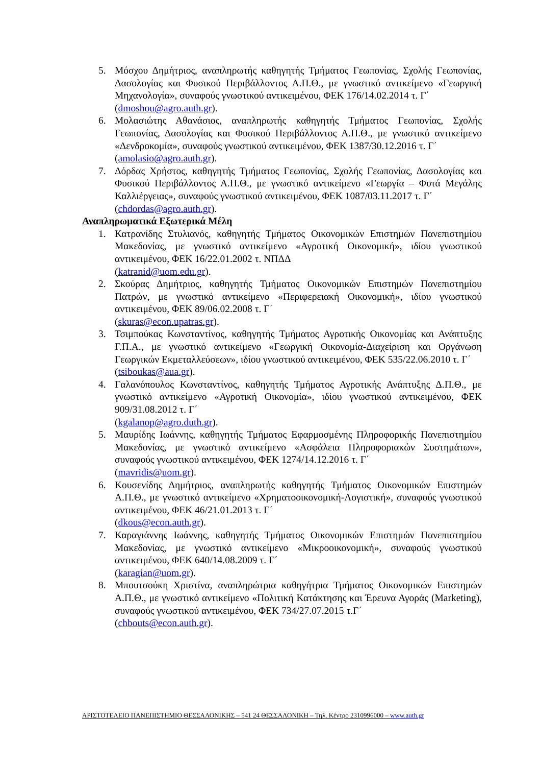5. Μόσχου Δημήτριος, αναπληρωτής καθηγητής Τμήματος Γεωπονίας, Σχολής Γεωπονίας, Δασολογίας και Φυσικού Περιβάλλοντος Α.Π.Θ., με γνωστικό αντικείμενο «Γεωργική Μηχανολογία», συναφούς γνωστικού αντικειμένου, ΦΕΚ 176/14.02.2014 τ. Γ΄
(dmoshou@agro.auth.gr).
6. Μολασιώτης Αθανάσιος, αναπληρωτής καθηγητής Τμήματος Γεωπονίας, Σχολής Γεωπονίας, Δασολογίας και Φυσικού Περιβάλλοντος Α.Π.Θ., με γνωστικό αντικείμενο «Δενδροκομία», συναφούς γνωστικού αντικειμένου, ΦΕΚ 1387/30.12.2016 τ. Γ΄
(amolasio@agro.auth.gr).
7. Δόρδας Χρήστος, καθηγητής Τμήματος Γεωπονίας, Σχολής Γεωπονίας, Δασολογίας και Φυσικού Περιβάλλοντος Α.Π.Θ., με γνωστικό αντικείμενο «Γεωργία – Φυτά Μεγάλης Καλλιέργειας», συναφούς γνωστικού αντικειμένου, ΦΕΚ 1087/03.11.2017 τ. Γ΄
(chdordas@agro.auth.gr).
Αναπληρωματικά Εξωτερικά Μέλη
1. Κατρανίδης Στυλιανός, καθηγητής Τμήματος Οικονομικών Επιστημών Πανεπιστημίου Μακεδονίας, με γνωστικό αντικείμενο «Αγροτική Οικονομική», ιδίου γνωστικού αντικειμένου, ΦΕΚ 16/22.01.2002 τ. ΝΠΔΔ
(katranid@uom.edu.gr).
2. Σκούρας Δημήτριος, καθηγητής Τμήματος Οικονομικών Επιστημών Πανεπιστημίου Πατρών, με γνωστικό αντικείμενο «Περιφερειακή Οικονομική», ιδίου γνωστικού αντικειμένου, ΦΕΚ 89/06.02.2008 τ. Γ΄
(skuras@econ.upatras.gr).
3. Τσιμπούκας Κωνσταντίνος, καθηγητής Τμήματος Αγροτικής Οικονομίας και Ανάπτυξης Γ.Π.Α., με γνωστικό αντικείμενο «Γεωργική Οικονομία-Διαχείριση και Οργάνωση Γεωργικών Εκμεταλλεύσεων», ιδίου γνωστικού αντικειμένου, ΦΕΚ 535/22.06.2010 τ. Γ΄
(tsiboukas@aua.gr).
4. Γαλανόπουλος Κωνσταντίνος, καθηγητής Τμήματος Αγροτικής Ανάπτυξης Δ.Π.Θ., με γνωστικό αντικείμενο «Αγροτική Οικονομία», ιδίου γνωστικού αντικειμένου, ΦΕΚ 909/31.08.2012 τ. Γ΄
(kgalanop@agro.duth.gr).
5. Μαυρίδης Ιωάννης, καθηγητής Τμήματος Εφαρμοσμένης Πληροφορικής Πανεπιστημίου Μακεδονίας, με γνωστικό αντικείμενο «Ασφάλεια Πληροφοριακών Συστημάτων», συναφούς γνωστικού αντικειμένου, ΦΕΚ 1274/14.12.2016 τ. Γ΄
(mavridis@uom.gr).
6. Κουσενίδης Δημήτριος, αναπληρωτής καθηγητής Τμήματος Οικονομικών Επιστημών Α.Π.Θ., με γνωστικό αντικείμενο «Χρηματοοικονομική-Λογιστική», συναφούς γνωστικού αντικειμένου, ΦΕΚ 46/21.01.2013 τ. Γ΄
(dkous@econ.auth.gr).
7. Καραγιάννης Ιωάννης, καθηγητής Τμήματος Οικονομικών Επιστημών Πανεπιστημίου Μακεδονίας, με γνωστικό αντικείμενο «Μικροοικονομική», συναφούς γνωστικού αντικειμένου, ΦΕΚ 640/14.08.2009 τ. Γ΄
(karagian@uom.gr).
8. Μπουτσούκη Χριστίνα, αναπληρώτρια καθηγήτρια Τμήματος Οικονομικών Επιστημών Α.Π.Θ., με γνωστικό αντικείμενο «Πολιτική Κατάκτησης και Έρευνα Αγοράς (Marketing), συναφούς γνωστικού αντικειμένου, ΦΕΚ 734/27.07.2015 τ.Γ΄
(chbouts@econ.auth.gr).
ΑΡΙΣΤΟΤΕΛΕΙΟ ΠΑΝΕΠΙΣΤΗΜΙΟ ΘΕΣΣΑΛΟΝΙΚΗΣ – 541 24 ΘΕΣΣΑΛΟΝΙΚΗ – Τηλ. Κέντρο 2310996000 – www.auth.gr